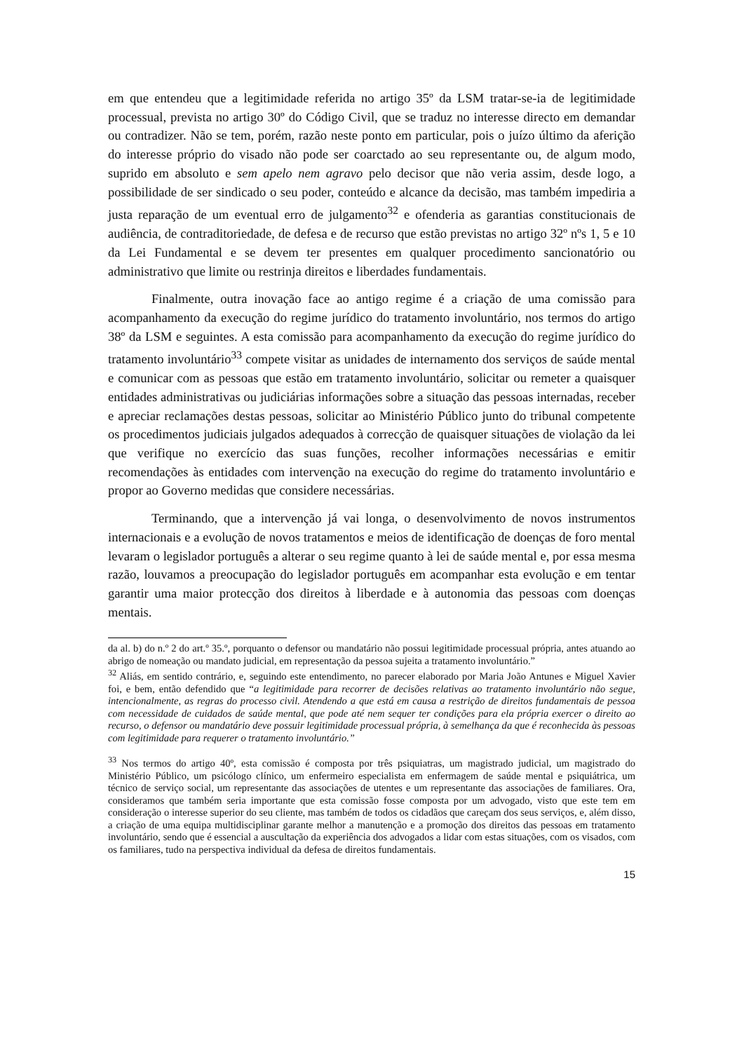em que entendeu que a legitimidade referida no artigo 35º da LSM tratar-se-ia de legitimidade processual, prevista no artigo 30º do Código Civil, que se traduz no interesse directo em demandar ou contradizer. Não se tem, porém, razão neste ponto em particular, pois o juízo último da aferição do interesse próprio do visado não pode ser coarctado ao seu representante ou, de algum modo, suprido em absoluto e sem apelo nem agravo pelo decisor que não veria assim, desde logo, a possibilidade de ser sindicado o seu poder, conteúdo e alcance da decisão, mas também impediria a justa reparação de um eventual erro de julgamento<sup>32</sup> e ofenderia as garantias constitucionais de audiência, de contraditoriedade, de defesa e de recurso que estão previstas no artigo 32º nºs 1, 5 e 10 da Lei Fundamental e se devem ter presentes em qualquer procedimento sancionatório ou administrativo que limite ou restrinja direitos e liberdades fundamentais.
Finalmente, outra inovação face ao antigo regime é a criação de uma comissão para acompanhamento da execução do regime jurídico do tratamento involuntário, nos termos do artigo 38º da LSM e seguintes. A esta comissão para acompanhamento da execução do regime jurídico do tratamento involuntário<sup>33</sup> compete visitar as unidades de internamento dos serviços de saúde mental e comunicar com as pessoas que estão em tratamento involuntário, solicitar ou remeter a quaisquer entidades administrativas ou judiciárias informações sobre a situação das pessoas internadas, receber e apreciar reclamações destas pessoas, solicitar ao Ministério Público junto do tribunal competente os procedimentos judiciais julgados adequados à correcção de quaisquer situações de violação da lei que verifique no exercício das suas funções, recolher informações necessárias e emitir recomendações às entidades com intervenção na execução do regime do tratamento involuntário e propor ao Governo medidas que considere necessárias.
Terminando, que a intervenção já vai longa, o desenvolvimento de novos instrumentos internacionais e a evolução de novos tratamentos e meios de identificação de doenças de foro mental levaram o legislador português a alterar o seu regime quanto à lei de saúde mental e, por essa mesma razão, louvamos a preocupação do legislador português em acompanhar esta evolução e em tentar garantir uma maior protecção dos direitos à liberdade e à autonomia das pessoas com doenças mentais.
da al. b) do n.º 2 do art.º 35.º, porquanto o defensor ou mandatário não possui legitimidade processual própria, antes atuando ao abrigo de nomeação ou mandato judicial, em representação da pessoa sujeita a tratamento involuntário.”
<sup>32</sup> Aliás, em sentido contrário, e, seguindo este entendimento, no parecer elaborado por Maria João Antunes e Miguel Xavier foi, e bem, então defendido que “a legitimidade para recorrer de decisões relativas ao tratamento involuntário não segue, intencionalmente, as regras do processo civil. Atendendo a que está em causa a restrição de direitos fundamentais de pessoa com necessidade de cuidados de saúde mental, que pode até nem sequer ter condições para ela própria exercer o direito ao recurso, o defensor ou mandatário deve possuir legitimidade processual própria, à semelhança da que é reconhecida às pessoas com legitimidade para requerer o tratamento involuntário.”
<sup>33</sup> Nos termos do artigo 40º, esta comissão é composta por três psiquiatras, um magistrado judicial, um magistrado do Ministério Público, um psicólogo clínico, um enfermeiro especialista em enfermagem de saúde mental e psiquiátrica, um técnico de serviço social, um representante das associações de utentes e um representante das associações de familiares. Ora, consideramos que também seria importante que esta comissão fosse composta por um advogado, visto que este tem em consideração o interesse superior do seu cliente, mas também de todos os cidadãos que careçam dos seus serviços, e, além disso, a criação de uma equipa multidisciplinar garante melhor a manutenção e a promoção dos direitos das pessoas em tratamento involuntário, sendo que é essencial a auscultação da experiência dos advogados a lidar com estas situações, com os visados, com os familiares, tudo na perspectiva individual da defesa de direitos fundamentais.
15